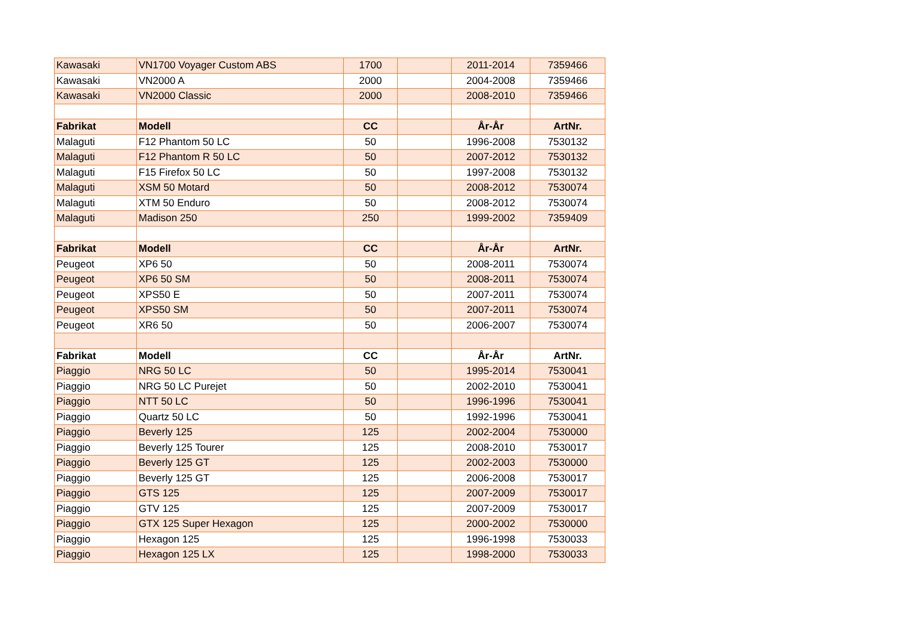| Kawasaki | VN1700 Voyager Custom ABS | 1700 | | 2011-2014 | 7359466 |
| Kawasaki | VN2000 A | 2000 | | 2004-2008 | 7359466 |
| Kawasaki | VN2000 Classic | 2000 | | 2008-2010 | 7359466 |
| Fabrikat | Modell | CC | | År-År | ArtNr. |
| Malaguti | F12 Phantom 50 LC | 50 | | 1996-2008 | 7530132 |
| Malaguti | F12 Phantom R 50 LC | 50 | | 2007-2012 | 7530132 |
| Malaguti | F15 Firefox 50 LC | 50 | | 1997-2008 | 7530132 |
| Malaguti | XSM 50 Motard | 50 | | 2008-2012 | 7530074 |
| Malaguti | XTM 50 Enduro | 50 | | 2008-2012 | 7530074 |
| Malaguti | Madison 250 | 250 | | 1999-2002 | 7359409 |
| Fabrikat | Modell | CC | | År-År | ArtNr. |
| Peugeot | XP6 50 | 50 | | 2008-2011 | 7530074 |
| Peugeot | XP6 50 SM | 50 | | 2008-2011 | 7530074 |
| Peugeot | XPS50 E | 50 | | 2007-2011 | 7530074 |
| Peugeot | XPS50 SM | 50 | | 2007-2011 | 7530074 |
| Peugeot | XR6 50 | 50 | | 2006-2007 | 7530074 |
| Fabrikat | Modell | CC | | År-År | ArtNr. |
| Piaggio | NRG 50 LC | 50 | | 1995-2014 | 7530041 |
| Piaggio | NRG 50 LC Purejet | 50 | | 2002-2010 | 7530041 |
| Piaggio | NTT 50 LC | 50 | | 1996-1996 | 7530041 |
| Piaggio | Quartz 50 LC | 50 | | 1992-1996 | 7530041 |
| Piaggio | Beverly 125 | 125 | | 2002-2004 | 7530000 |
| Piaggio | Beverly 125 Tourer | 125 | | 2008-2010 | 7530017 |
| Piaggio | Beverly 125 GT | 125 | | 2002-2003 | 7530000 |
| Piaggio | Beverly 125 GT | 125 | | 2006-2008 | 7530017 |
| Piaggio | GTS 125 | 125 | | 2007-2009 | 7530017 |
| Piaggio | GTV 125 | 125 | | 2007-2009 | 7530017 |
| Piaggio | GTX 125 Super Hexagon | 125 | | 2000-2002 | 7530000 |
| Piaggio | Hexagon 125 | 125 | | 1996-1998 | 7530033 |
| Piaggio | Hexagon 125 LX | 125 | | 1998-2000 | 7530033 |